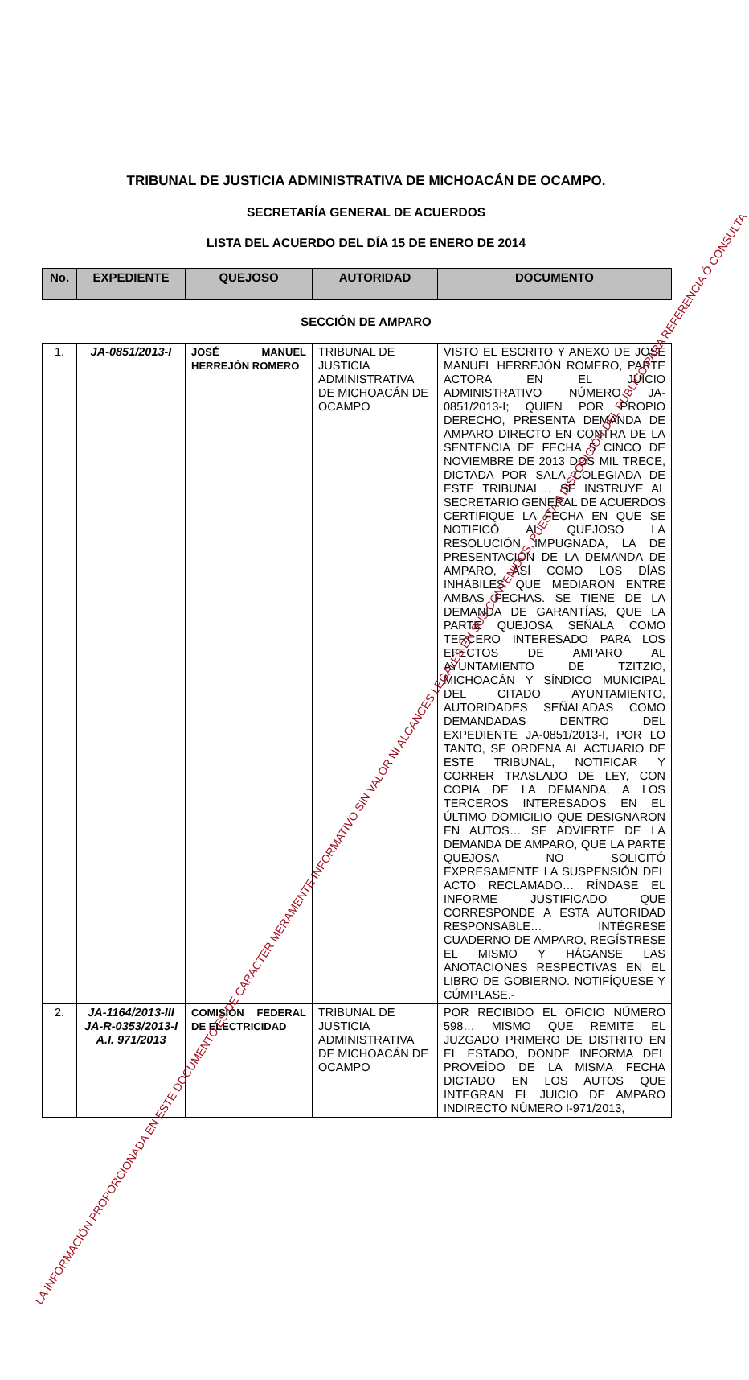TRIBUNAL DE JUSTICIA ADMINISTRATIVA DE MICHOACÁN DE OCAMPO.
SECRETARÍA GENERAL DE ACUERDOS
LISTA DEL ACUERDO DEL DÍA 15 DE ENERO DE 2014
| No. | EXPEDIENTE | QUEJOSO | AUTORIDAD | DOCUMENTO |
| --- | --- | --- | --- | --- |
SECCIÓN DE AMPARO
| 1. | JA-0851/2013-I | JOSÉ MANUEL HERREJÓN ROMERO | TRIBUNAL DE JUSTICIA ADMINISTRATIVA DE MICHOACÁN DE OCAMPO | VISTO EL ESCRITO Y ANEXO DE JOSÉ MANUEL HERREJÓN ROMERO, PARTE ACTORA EN EL JUICIO ADMINISTRATIVO NÚMERO JA-0851/2013-I; QUIEN POR PROPIO DERECHO, PRESENTA DEMANDA DE AMPARO DIRECTO EN CONTRA DE LA SENTENCIA DE FECHA 5 CINCO DE NOVIEMBRE DE 2013 DOS MIL TRECE, DICTADA POR SALA COLEGIADA DE ESTE TRIBUNAL… SE INSTRUYE AL SECRETARIO GENERAL DE ACUERDOS CERTIFIQUE LA FECHA EN QUE SE NOTIFICÓ AL QUEJOSO LA RESOLUCIÓN IMPUGNADA, LA DE PRESENTACIÓN DE LA DEMANDA DE AMPARO, ASÍ COMO LOS DÍAS INHÁBILES QUE MEDIARON ENTRE AMBAS FECHAS. SE TIENE DE LA DEMANDA DE GARANTÍAS, QUE LA PARTE QUEJOSA SEÑALA COMO TERCERO INTERESADO PARA LOS EFECTOS DE AMPARO AL AYUNTAMIENTO DE TZITZIO, MICHOACÁN Y SÍNDICO MUNICIPAL DEL CITADO AYUNTAMIENTO, AUTORIDADES SEÑALADAS COMO DEMANDADAS DENTRO DEL EXPEDIENTE JA-0851/2013-I, POR LO TANTO, SE ORDENA AL ACTUARIO DE ESTE TRIBUNAL, NOTIFICAR Y CORRER TRASLADO DE LEY, CON COPIA DE LA DEMANDA, A LOS TERCEROS INTERESADOS EN EL ÚLTIMO DOMICILIO QUE DESIGNARON EN AUTOS… SE ADVIERTE DE LA DEMANDA DE AMPARO, QUE LA PARTE QUEJOSA NO SOLICITÓ EXPRESAMENTE LA SUSPENSIÓN DEL ACTO RECLAMADO… RÍNDASE EL INFORME JUSTIFICADO QUE CORRESPONDE A ESTA AUTORIDAD RESPONSABLE… INTÉGRESE CUADERNO DE AMPARO, REGÍSTRESE EL MISMO Y HÁGANSE LAS ANOTACIONES RESPECTIVAS EN EL LIBRO DE GOBIERNO. NOTIFÍQUESE Y CÚMPLASE.- |
| 2. | JA-1164/2013-III JA-R-0353/2013-I A.I. 971/2013 | COMISIÓN FEDERAL DE ELECTRICIDAD | TRIBUNAL DE JUSTICIA ADMINISTRATIVA DE MICHOACÁN DE OCAMPO | POR RECIBIDO EL OFICIO NÚMERO 598… MISMO QUE REMITE EL JUZGADO PRIMERO DE DISTRITO EN EL ESTADO, DONDE INFORMA DEL PROVEÍDO DE LA MISMA FECHA DICTADO EN LOS AUTOS QUE INTEGRAN EL JUICIO DE AMPARO INDIRECTO NÚMERO I-971/2013, |
LA INFORMACIÓN PROPORCIONADA EN ESTE DOCUMENTO ES DE CARACTER MERAMENTE INFORMATIVO SIN VALOR NI ALCANCES LEGALES EN SUS CONTENIDOS, PUESTA A DISPOSICIÓN DEL PÚBLICO PARA REFERENCIA Ó CONSULTA